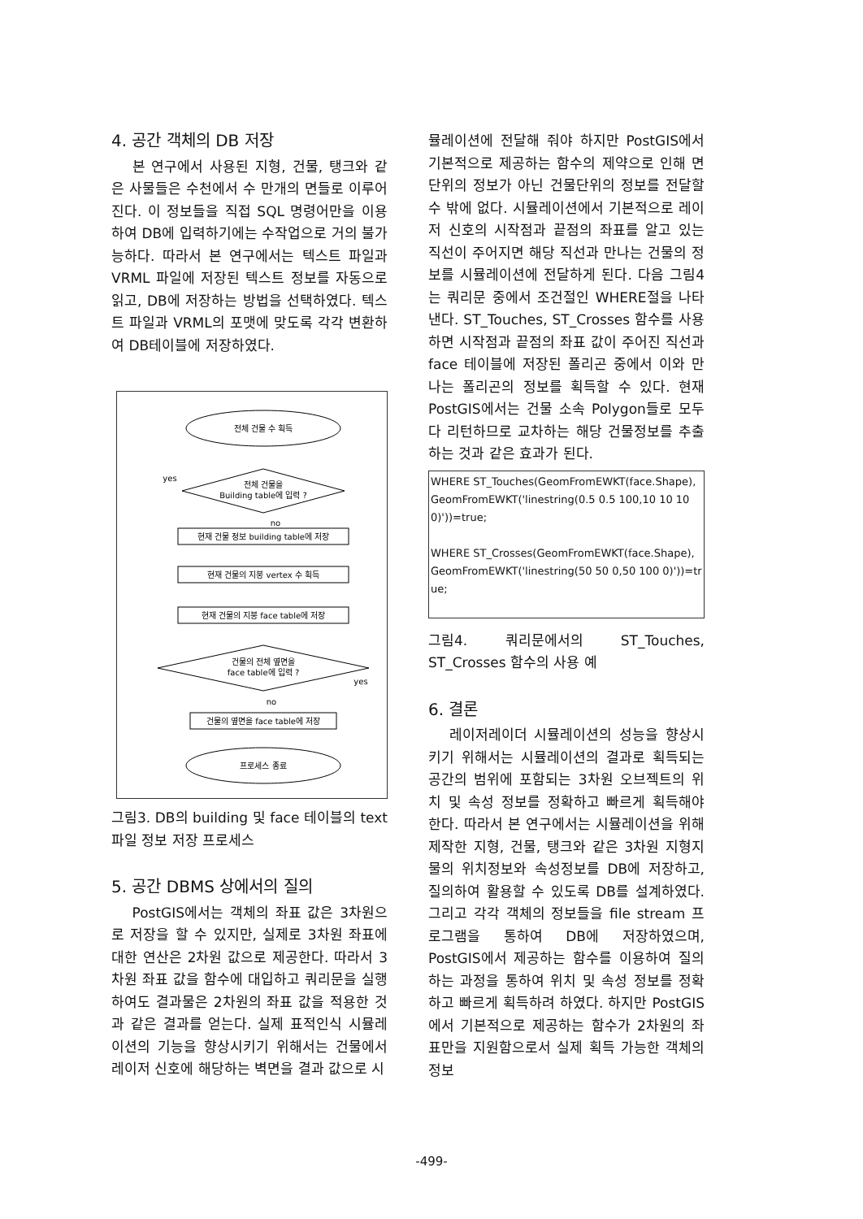4. 공간 객체의 DB 저장
본 연구에서 사용된 지형, 건물, 탱크와 같은 사물들은 수천에서 수 만개의 면들로 이루어진다. 이 정보들을 직접 SQL 명령어만을 이용하여 DB에 입력하기에는 수작업으로 거의 불가능하다. 따라서 본 연구에서는 텍스트 파일과 VRML 파일에 저장된 텍스트 정보를 자동으로 읽고, DB에 저장하는 방법을 선택하였다. 텍스트 파일과 VRML의 포맷에 맞도록 각각 변환하여 DB테이블에 저장하였다.
전체 건물 수 획득
전체 건물을
Building table에 입력 ?
yes
no
현재 건물 정보 building table에 저장
현재 건물의 지붕 vertex 수 획득
현재 건물의 지붕 face table에 저장
건물의 전체 옆면을
face table에 입력 ?
yes
no
건물의 옆면을 face table에 저장
프로세스 종료
그림3. DB의 building 및 face 테이블의 text 파일 정보 저장 프로세스
5. 공간 DBMS 상에서의 질의
PostGIS에서는 객체의 좌표 값은 3차원으로 저장을 할 수 있지만, 실제로 3차원 좌표에 대한 연산은 2차원 값으로 제공한다. 따라서 3차원 좌표 값을 함수에 대입하고 쿼리문을 실행하여도 결과물은 2차원의 좌표 값을 적용한 것과 같은 결과를 얻는다. 실제 표적인식 시뮬레이션의 기능을 향상시키기 위해서는 건물에서 레이저 신호에 해당하는 벽면을 결과 값으로 시
뮬레이션에 전달해 줘야 하지만 PostGIS에서 기본적으로 제공하는 함수의 제약으로 인해 면 단위의 정보가 아닌 건물단위의 정보를 전달할 수 밖에 없다. 시뮬레이션에서 기본적으로 레이저 신호의 시작점과 끝점의 좌표를 알고 있는 직선이 주어지면 해당 직선과 만나는 건물의 정보를 시뮬레이션에 전달하게 된다. 다음 그림4는 쿼리문 중에서 조건절인 WHERE절을 나타낸다. ST_Touches, ST_Crosses 함수를 사용하면 시작점과 끝점의 좌표 값이 주어진 직선과 face 테이블에 저장된 폴리곤 중에서 이와 만나는 폴리곤의 정보를 획득할 수 있다. 현재 PostGIS에서는 건물 소속 Polygon들로 모두 다 리턴하므로 교차하는 해당 건물정보를 추출하는 것과 같은 효과가 된다.
WHERE ST_Touches(GeomFromEWKT(face.Shape), GeomFromEWKT('linestring(0.5 0.5 100,10 10 100)'))=true;
WHERE ST_Crosses(GeomFromEWKT(face.Shape), GeomFromEWKT('linestring(50 50 0,50 100 0)'))=true;
그림4. 쿼리문에서의 ST_Touches, ST_Crosses 함수의 사용 예
6. 결론
레이저레이더 시뮬레이션의 성능을 향상시키기 위해서는 시뮬레이션의 결과로 획득되는 공간의 범위에 포함되는 3차원 오브젝트의 위치 및 속성 정보를 정확하고 빠르게 획득해야 한다. 따라서 본 연구에서는 시뮬레이션을 위해 제작한 지형, 건물, 탱크와 같은 3차원 지형지물의 위치정보와 속성정보를 DB에 저장하고, 질의하여 활용할 수 있도록 DB를 설계하였다. 그리고 각각 객체의 정보들을 file stream 프로그램을 통하여 DB에 저장하였으며, PostGIS에서 제공하는 함수를 이용하여 질의하는 과정을 통하여 위치 및 속성 정보를 정확하고 빠르게 획득하려 하였다. 하지만 PostGIS에서 기본적으로 제공하는 함수가 2차원의 좌표만을 지원함으로서 실제 획득 가능한 객체의 정보
-499-